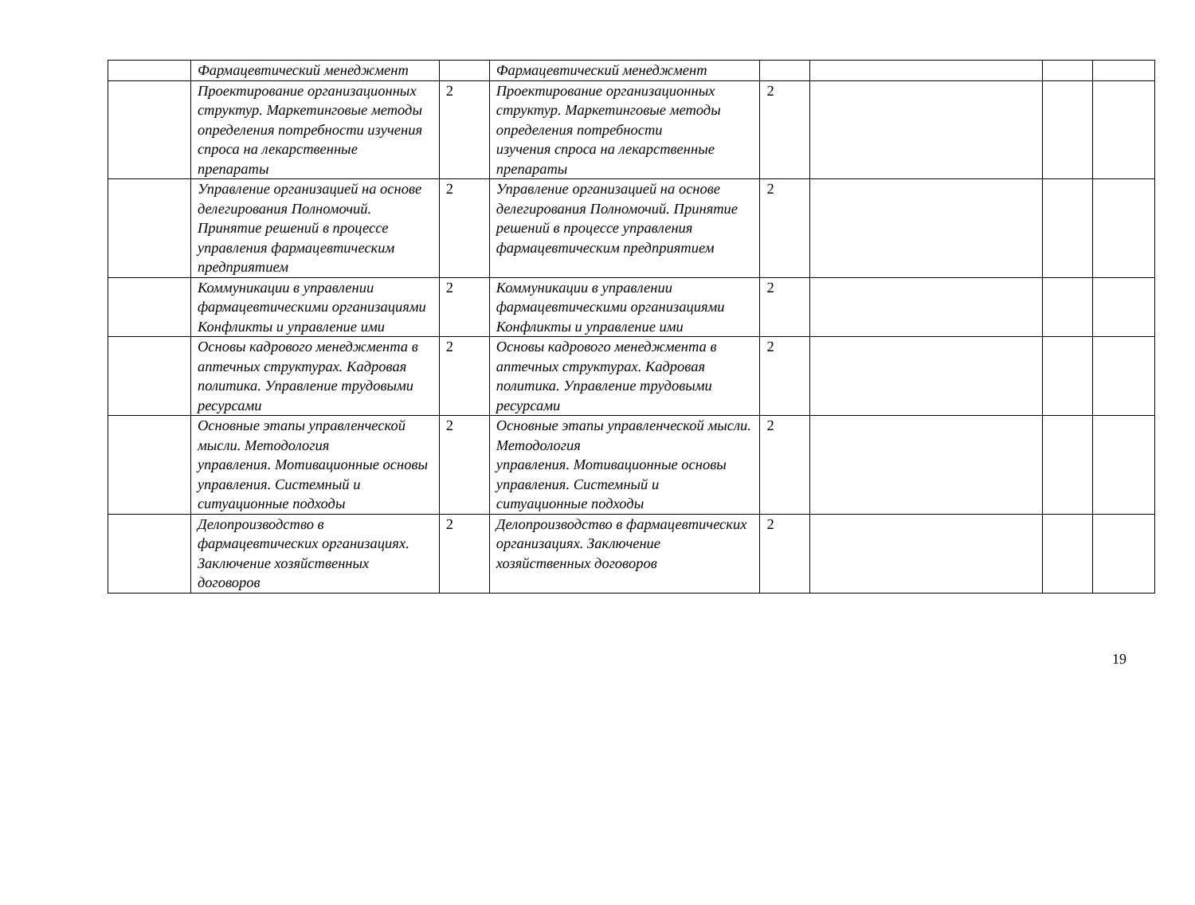| | Фармацевтический менеджмент | | Фармацевтический менеджмент | | | | |
| | Проектирование организационных структур. Маркетинговые методы определения потребности изучения спроса на лекарственные препараты | 2 | Проектирование организационных структур. Маркетинговые методы определения потребности изучения спроса на лекарственные препараты | 2 | | | |
| | Управление организацией на основе делегирования Полномочий. Принятие решений в процессе управления фармацевтическим предприятием | 2 | Управление организацией на основе делегирования Полномочий. Принятие решений в процессе управления фармацевтическим предприятием | 2 | | | |
| | Коммуникации в управлении фармацевтическими организациями Конфликты и управление ими | 2 | Коммуникации в управлении фармацевтическими организациями Конфликты и управление ими | 2 | | | |
| | Основы кадрового менеджмента в аптечных структурах. Кадровая политика. Управление трудовыми ресурсами | 2 | Основы кадрового менеджмента в аптечных структурах. Кадровая политика. Управление трудовыми ресурсами | 2 | | | |
| | Основные этапы управленческой мысли. Методология управления. Мотивационные основы управления. Системный и ситуационные подходы | 2 | Основные этапы управленческой мысли. Методология управления. Мотивационные основы управления. Системный и ситуационные подходы | 2 | | | |
| | Делопроизводство в фармацевтических организациях. Заключение хозяйственных договоров | 2 | Делопроизводство в фармацевтических организациях. Заключение хозяйственных договоров | 2 | | | |
19